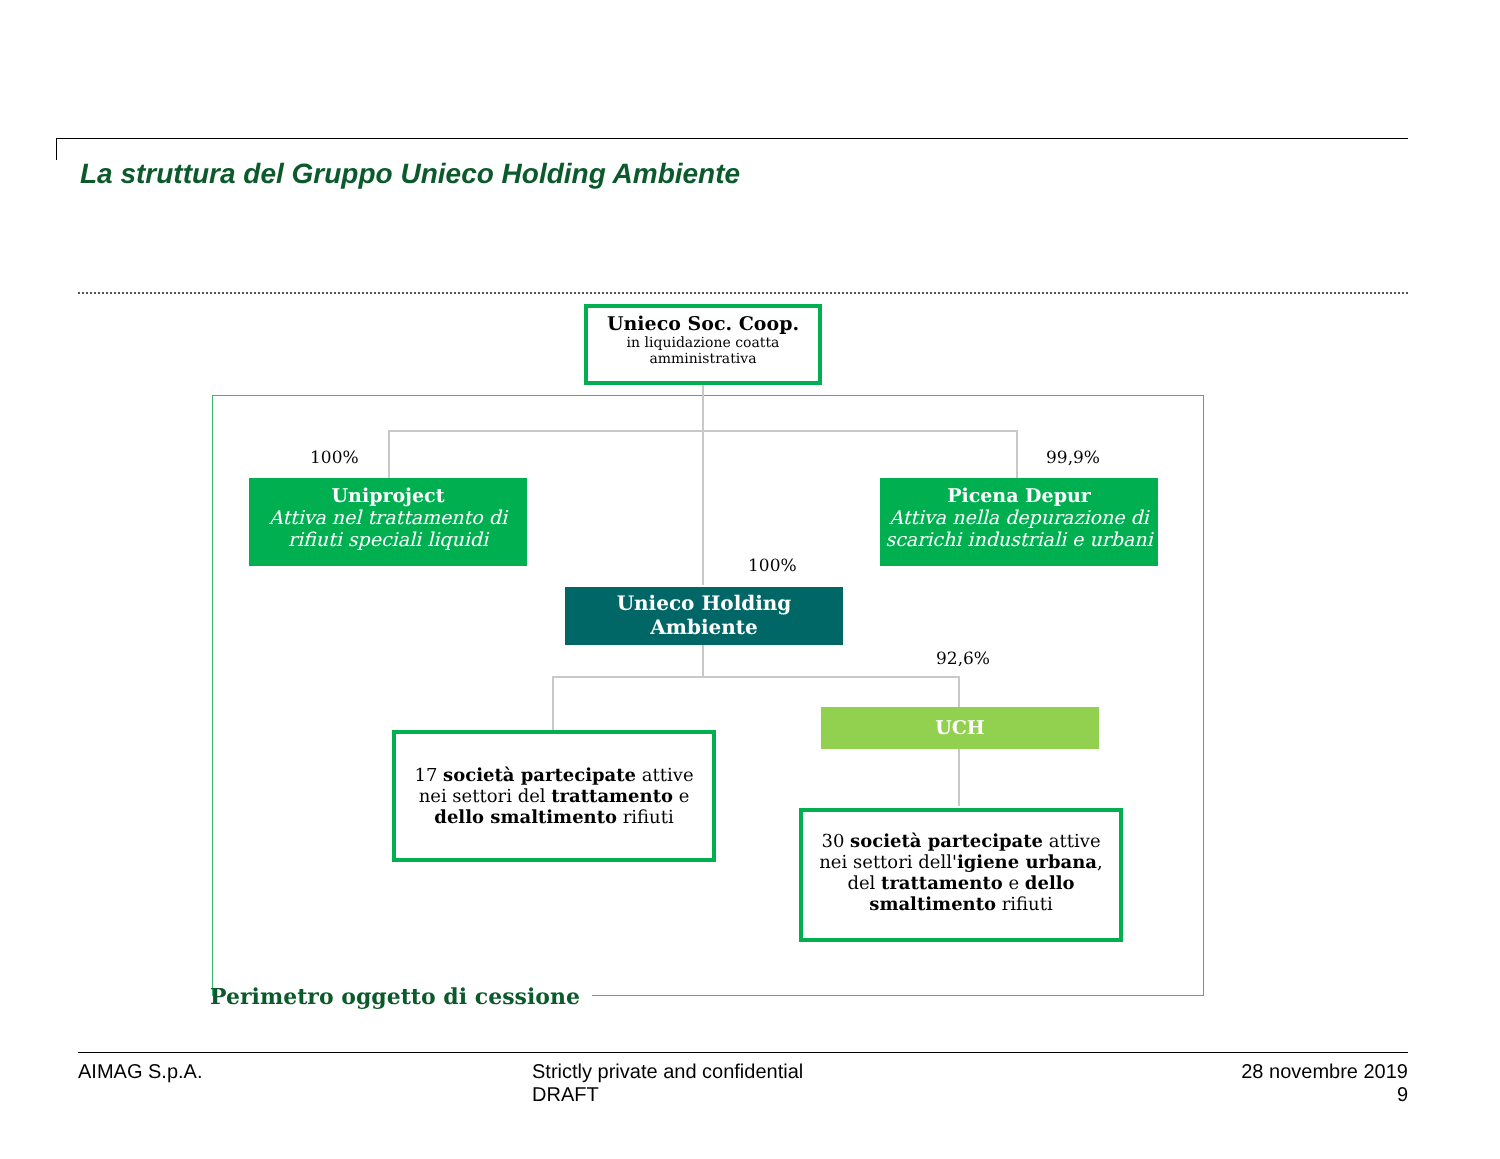La struttura del Gruppo Unieco Holding Ambiente
Unieco Soc. Coop.
in liquidazione coatta amministrativa
100% 99,9%
Uniproject
Attiva nel trattamento di rifiuti speciali liquidi
Picena Depur
Attiva nella depurazione di scarichi industriali e urbani
100%
Unieco Holding Ambiente
92,6%
UCH
17 società partecipate attive nei settori del trattamento e dello smaltimento rifiuti
30 società partecipate attive nei settori dell'igiene urbana, del trattamento e dello smaltimento rifiuti
Perimetro oggetto di cessione
AIMAG S.p.A.
Strictly private and confidential
DRAFT
28 novembre 2019
9